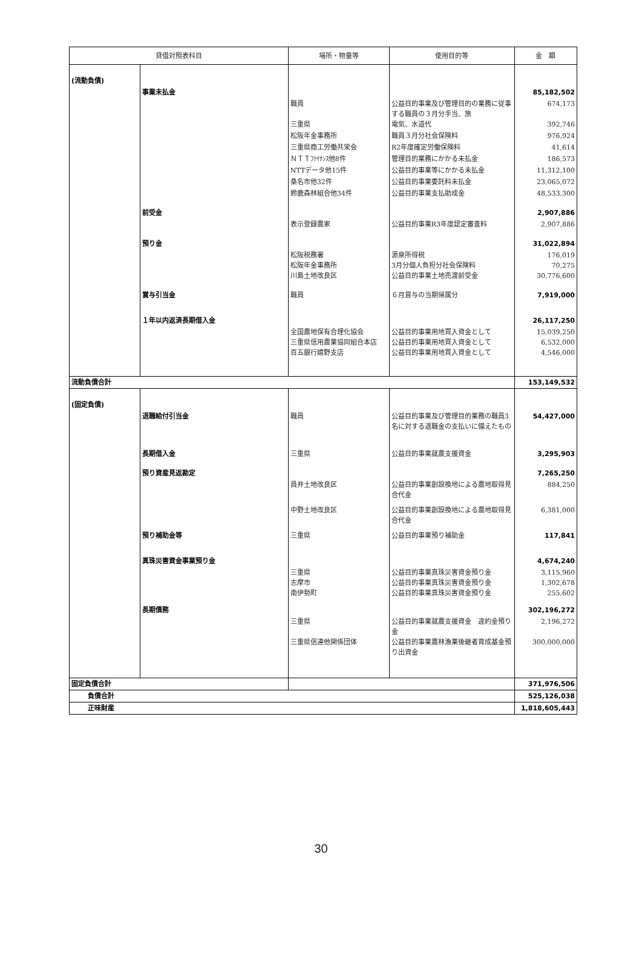| 貸借対照表科目 | | 場所・物量等 | 使用目的等 | 金 額 |
| --- | --- | --- | --- | --- |
| (流動負債) | | | | |
| | 事業未払金 | | | 85,182,502 |
| | | 職員 三重県 | 公益目的事業及び管理目的の業務に従事する職員の３月分手当、旅 電気、水道代 | 674,173 392,746 |
| | | 松阪年金事務所 | 職員３月分社会保険料 | 976,924 |
| | | 三重県商工労働共栄会 | R2年度確定労働保険料 | 41,614 |
| | | ＮＴＴﾌｧｲﾅﾝｽ他8件 | 管理目的業務にかかる未払金 | 186,573 |
| | | NTTデータ他15件 | 公益目的事業等にかかる未払金 | 11,312,100 |
| | | 桑名市他32件 | 公益目的事業委託料未払金 | 23,065,072 |
| | | 鈴鹿森林組合他34件 | 公益目的事業支払助成金 | 48,533,300 |
| | 前受金 | | | 2,907,886 |
| | | 表示登録農家 | 公益目的事業R3年度認定審査料 | 2,907,886 |
| | 預り金 | | | 31,022,894 |
| | | 松阪税務署 松阪年金事務所 川島土地改良区 | 源泉所得税 3月分個人負担分社会保険料 公益目的事業土地売渡前受金 | 176,019 70,275 30,776,600 |
| | 賞与引当金 | 職員 | ６月賞与の当期帰属分 | 7,919,000 |
| | １年以内返済長期借入金 | | | 26,117,250 |
| | | 全国農地保有合理化協会 三重県信用農業協同組合本店 百五銀行嬉野支店 | 公益目的事業用地買入資金として 公益目的事業用地買入資金として 公益目的事業用地買入資金として | 15,039,250 6,532,000 4,546,000 |
| 流動負債合計 | | | | 153,149,532 |
| (固定負債) | | | | |
| | 退職給付引当金 | 職員 | 公益目的事業及び管理目的業務の職員3名に対する退職金の支払いに備えたもの | 54,427,000 |
| | 長期借入金 | 三重県 | 公益目的事業就農支援資金 | 3,295,903 |
| | 預り資産見返勘定 | | | 7,265,250 |
| | | 員弁土地改良区 | 公益目的事業創設換地による農地取得見合代金 | 884,250 |
| | | 中野土地改良区 | 公益目的事業創設換地による農地取得見合代金 | 6,381,000 |
| | 預り補助金等 | 三重県 | 公益目的事業預り補助金 | 117,841 |
| | 真珠災害資金事業預り金 | | | 4,674,240 |
| | | 三重県 志摩市 南伊勢町 | 公益目的事業真珠災害資金預り金 公益目的事業真珠災害資金預り金 公益目的事業真珠災害資金預り金 | 3,115,960 1,302,678 255,602 |
| | 長期債務 | | | 302,196,272 |
| | | 三重県 三重県信連他関係団体 | 公益目的事業就農支援資金 違約金預り金 公益目的事業農林漁業後継者育成基金預り出資金 | 2,196,272 300,000,000 |
| 固定負債合計 | | | | 371,976,506 |
| 負債合計 | | | | 525,126,038 |
| 正味財産 | | | | 1,818,605,443 |
30